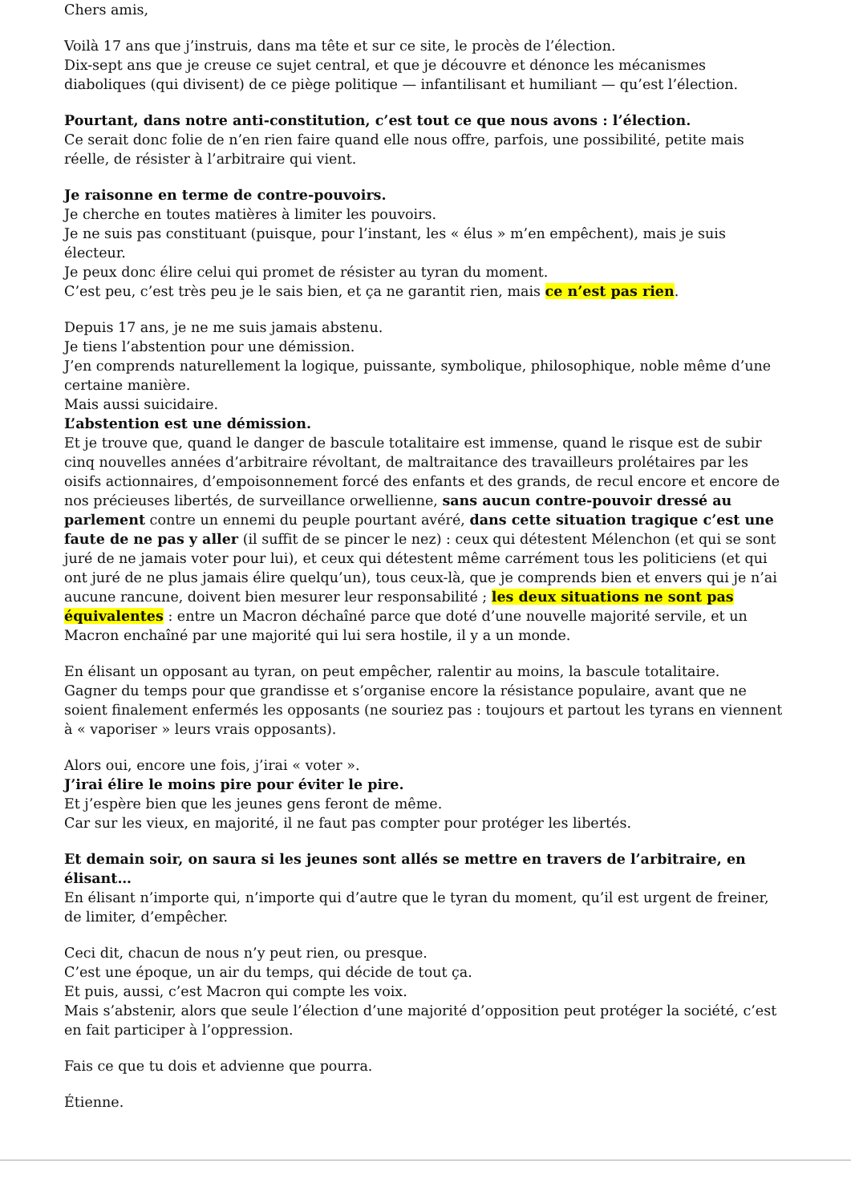Chers amis,
Voilà 17 ans que j’instruis, dans ma tête et sur ce site, le procès de l’élection.
Dix-sept ans que je creuse ce sujet central, et que je découvre et dénonce les mécanismes diaboliques (qui divisent) de ce piège politique — infantilisant et humiliant — qu’est l’élection.
Pourtant, dans notre anti-constitution, c’est tout ce que nous avons : l’élection.
Ce serait donc folie de n’en rien faire quand elle nous offre, parfois, une possibilité, petite mais réelle, de résister à l’arbitraire qui vient.
Je raisonne en terme de contre-pouvoirs.
Je cherche en toutes matières à limiter les pouvoirs.
Je ne suis pas constituant (puisque, pour l’instant, les « élus » m’en empêchent), mais je suis électeur.
Je peux donc élire celui qui promet de résister au tyran du moment.
C’est peu, c’est très peu je le sais bien, et ça ne garantit rien, mais ce n’est pas rien.
Depuis 17 ans, je ne me suis jamais abstenu.
Je tiens l’abstention pour une démission.
J’en comprends naturellement la logique, puissante, symbolique, philosophique, noble même d’une certaine manière.
Mais aussi suicidaire.
L’abstention est une démission.
Et je trouve que, quand le danger de bascule totalitaire est immense, quand le risque est de subir cinq nouvelles années d’arbitraire révoltant, de maltraitance des travailleurs prolétaires par les oisifs actionnaires, d’empoisonnement forcé des enfants et des grands, de recul encore et encore de nos précieuses libertés, de surveillance orwellienne, sans aucun contre-pouvoir dressé au parlement contre un ennemi du peuple pourtant avéré, dans cette situation tragique c’est une faute de ne pas y aller (il suffit de se pincer le nez) : ceux qui détestent Mélenchon (et qui se sont juré de ne jamais voter pour lui), et ceux qui détestent même carrément tous les politiciens (et qui ont juré de ne plus jamais élire quelqu’un), tous ceux-là, que je comprends bien et envers qui je n’ai aucune rancune, doivent bien mesurer leur responsabilité ; les deux situations ne sont pas équivalentes : entre un Macron déchaîné parce que doté d’une nouvelle majorité servile, et un Macron enchaîné par une majorité qui lui sera hostile, il y a un monde.
En élisant un opposant au tyran, on peut empêcher, ralentir au moins, la bascule totalitaire.
Gagner du temps pour que grandisse et s’organise encore la résistance populaire, avant que ne soient finalement enfermés les opposants (ne souriez pas : toujours et partout les tyrans en viennent à « vaporiser » leurs vrais opposants).
Alors oui, encore une fois, j’irai « voter ».
J’irai élire le moins pire pour éviter le pire.
Et j’espère bien que les jeunes gens feront de même.
Car sur les vieux, en majorité, il ne faut pas compter pour protéger les libertés.
Et demain soir, on saura si les jeunes sont allés se mettre en travers de l’arbitraire, en élisant…
En élisant n’importe qui, n’importe qui d’autre que le tyran du moment, qu’il est urgent de freiner, de limiter, d’empêcher.
Ceci dit, chacun de nous n’y peut rien, ou presque.
C’est une époque, un air du temps, qui décide de tout ça.
Et puis, aussi, c’est Macron qui compte les voix.
Mais s’abstenir, alors que seule l’élection d’une majorité d’opposition peut protéger la société, c’est en fait participer à l’oppression.
Fais ce que tu dois et advienne que pourra.
Étienne.